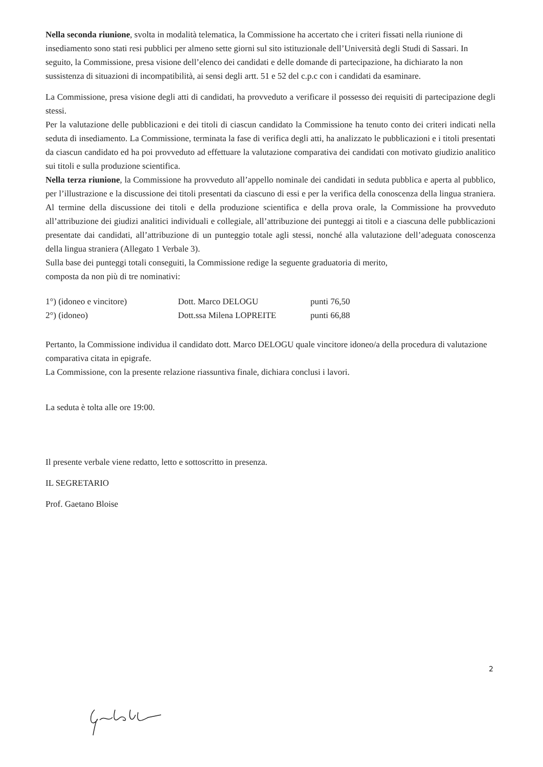Nella seconda riunione, svolta in modalità telematica, la Commissione ha accertato che i criteri fissati nella riunione di insediamento sono stati resi pubblici per almeno sette giorni sul sito istituzionale dell’Università degli Studi di Sassari. In seguito, la Commissione, presa visione dell’elenco dei candidati e delle domande di partecipazione, ha dichiarato la non sussistenza di situazioni di incompatibilità, ai sensi degli artt. 51 e 52 del c.p.c con i candidati da esaminare.
La Commissione, presa visione degli atti di candidati, ha provveduto a verificare il possesso dei requisiti di partecipazione degli stessi.
Per la valutazione delle pubblicazioni e dei titoli di ciascun candidato la Commissione ha tenuto conto dei criteri indicati nella seduta di insediamento. La Commissione, terminata la fase di verifica degli atti, ha analizzato le pubblicazioni e i titoli presentati da ciascun candidato ed ha poi provveduto ad effettuare la valutazione comparativa dei candidati con motivato giudizio analitico sui titoli e sulla produzione scientifica.
Nella terza riunione, la Commissione ha provveduto all’appello nominale dei candidati in seduta pubblica e aperta al pubblico, per l’illustrazione e la discussione dei titoli presentati da ciascuno di essi e per la verifica della conoscenza della lingua straniera. Al termine della discussione dei titoli e della produzione scientifica e della prova orale, la Commissione ha provveduto all’attribuzione dei giudizi analitici individuali e collegiale, all’attribuzione dei punteggi ai titoli e a ciascuna delle pubblicazioni presentate dai candidati, all’attribuzione di un punteggio totale agli stessi, nonché alla valutazione dell’adeguata conoscenza della lingua straniera (Allegato 1 Verbale 3).
Sulla base dei punteggi totali conseguiti, la Commissione redige la seguente graduatoria di merito,
composta da non più di tre nominativi:
| 1°) (idoneo e vincitore) | Dott. Marco DELOGU | punti 76,50 |
| 2°) (idoneo) | Dott.ssa Milena LOPREITE | punti 66,88 |
Pertanto, la Commissione individua il candidato dott. Marco DELOGU quale vincitore idoneo/a della procedura di valutazione comparativa citata in epigrafe.
La Commissione, con la presente relazione riassuntiva finale, dichiara conclusi i lavori.
La seduta è tolta alle ore 19:00.
Il presente verbale viene redatto, letto e sottoscritto in presenza.
IL SEGRETARIO
Prof. Gaetano Bloise
2